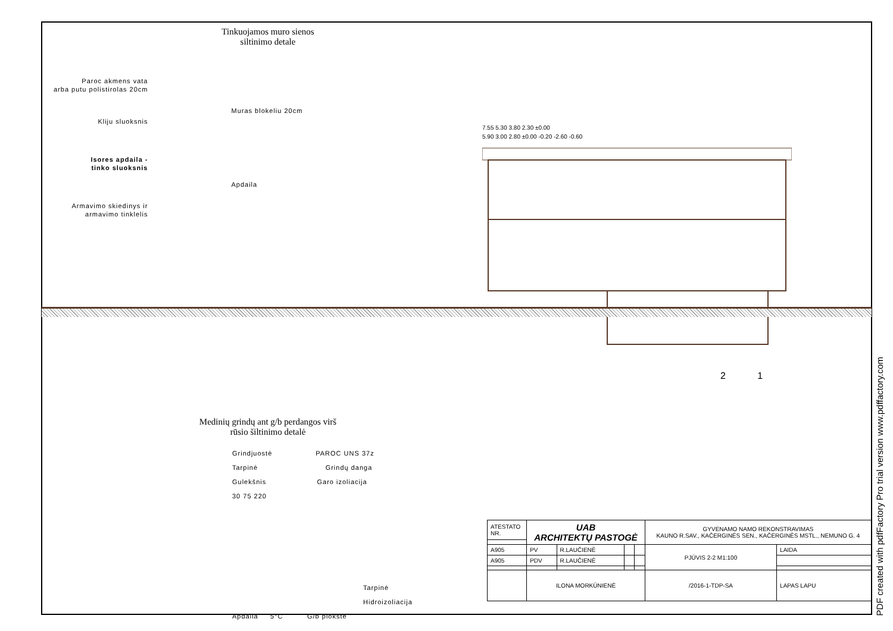Tinkuojamos muro sienos
siltinimo detale
Paroc akmens vata
arba putu polistirolas 20cm
Kliju sluoksnis
Isores apdaila -
tinko sluoksnis
Armavimo skiedinys ir
armavimo tinklelis
Muras blokeliu 20cm
Apdaila
7.55 5.30 3.80 2.30 ±0.00
5.90 3.00 2.80 ±0.00 -0.20 -2.60 -0.60
2 1
Medinių grindų ant g/b perdangos virš
rūsio šiltinimo detalė
Grindjuostė PAROC UNS 37z
Tarpinė Grindų danga
Gulekšnis Garo izoliacija
30 75 220
Tarpinė
Hidroizoliacija
Apdaila 5°C G/b plokštė
| ATESTATO NR. | UAB ARCHITEKTŲ PASTOGĖ | | | | GYVENAMO NAMO REKONSTRAVIMAS KAUNO R.SAV., KAČERGINĖS SEN., KAČERGINĖS MSTL., NEMUNO G. 4 | |
| A905 | PV | R.LAUČIENĖ | | | PJŪVIS 2-2 M1:100 | LAIDA |
| A905 | PDV | R.LAUČIENĖ | | | | |
| | ILONA MORKŪNIENĖ | | | | /2016-1-TDP-SA | LAPAS LAPU |
PDF created with pdfFactory Pro trial version www.pdffactory.com